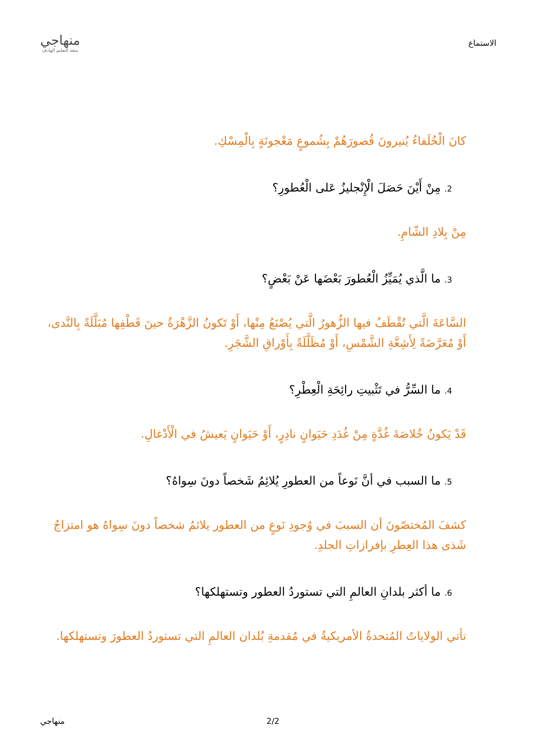الاستماع
منهاجي
متعة التعليم الهادف
كانَ الْخُلَفاءُ يُنيرونَ قُصورَهُمْ بِشُموعٍ مَعْجونَةٍ بِالْمِسْكِ.
2. مِنْ أَيْنَ حَصَلَ الْإِنْجليزُ عَلى الْعُطورِ؟
مِنْ بِلادِ الشّامِ.
3. ما الَّذي يُمَيِّزُ الْعُطورَ بَعْضَها عَنْ بَعْضٍ؟
السَّاعَةَ الَّتي تُقْطَفُ فيها الزُّهورُ الَّتي يُصْنَعُ مِنْها، أَوْ تَكونُ الزَّهْرَةُ حينَ قَطْفِها مُبَلَّلَةً بِالنَّدى، أَوْ مُعَرَّضَةً لِأَشِعَّةِ الشَّمْسِ، أَوْ مُظَلَّلَةً بِأَوْراقِ الشَّجَرِ.
4. ما السِّرُّ في تَثْبيتِ رائِحَةِ الْعِطْرِ؟
قَدْ يَكونُ خُلاصَةَ غُدَّةٍ مِنْ غُدَدِ حَيَوانٍ نادِرٍ، أَوْ حَيَوانٍ يَعيشُ في الْأَدْغالِ.
5. ما السبب في أنَّ نَوعاً من العطورِ يُلائِمُ شَخصاً دونَ سِواهُ؟
كشفَ المُختصّونَ أن السببَ في وُجودِ نَوعٍ من العطور يلائمُ شخصاً دونَ سِواهُ هو امتزاجُ شَذى هذا العِطرِ بإفرازاتِ الجلدِ.
6. ما أكثر بلدانِ العالمِ التي تستوردُ العطور وتستهلكها؟
تأتي الولاياتُ المُتحدةُ الأمريكيةُ في مُقدمةِ بُلدان العالمِ التي تستوردُ العطورَ وتستهلكها.
2/2 منهاجي